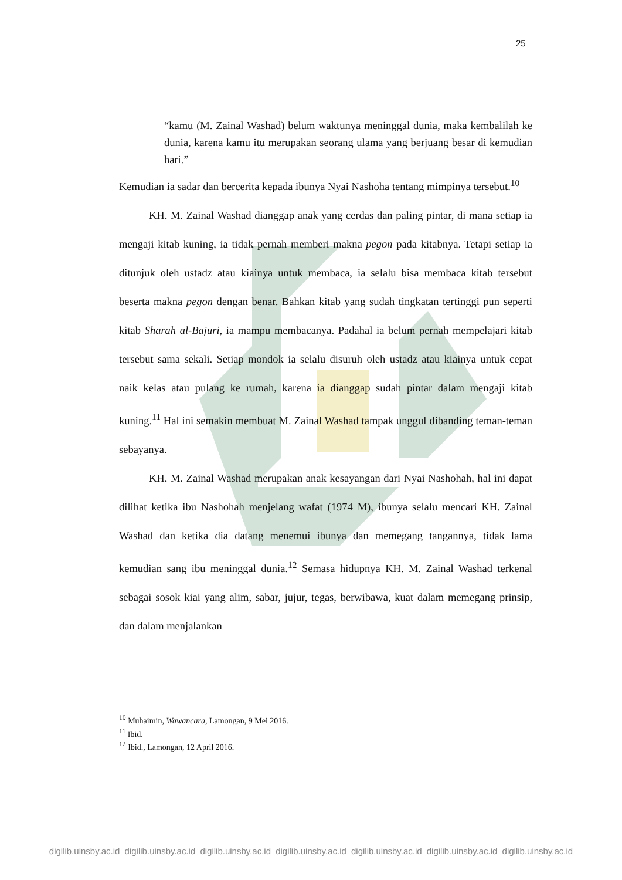25
“kamu (M. Zainal Washad) belum waktunya meninggal dunia, maka kembalilah ke dunia, karena kamu itu merupakan seorang ulama yang berjuang besar di kemudian hari.”
Kemudian ia sadar dan bercerita kepada ibunya Nyai Nashoha tentang mimpinya tersebut.<sup>10</sup>
KH. M. Zainal Washad dianggap anak yang cerdas dan paling pintar, di mana setiap ia mengaji kitab kuning, ia tidak pernah memberi makna pegon pada kitabnya. Tetapi setiap ia ditunjuk oleh ustadz atau kiainya untuk membaca, ia selalu bisa membaca kitab tersebut beserta makna pegon dengan benar. Bahkan kitab yang sudah tingkatan tertinggi pun seperti kitab Sharah al-Bajuri, ia mampu membacanya. Padahal ia belum pernah mempelajari kitab tersebut sama sekali. Setiap mondok ia selalu disuruh oleh ustadz atau kiainya untuk cepat naik kelas atau pulang ke rumah, karena ia dianggap sudah pintar dalam mengaji kitab kuning.<sup>11</sup> Hal ini semakin membuat M. Zainal Washad tampak unggul dibanding teman-teman sebayanya.
KH. M. Zainal Washad merupakan anak kesayangan dari Nyai Nashohah, hal ini dapat dilihat ketika ibu Nashohah menjelang wafat (1974 M), ibunya selalu mencari KH. Zainal Washad dan ketika dia datang menemui ibunya dan memegang tangannya, tidak lama kemudian sang ibu meninggal dunia.<sup>12</sup> Semasa hidupnya KH. M. Zainal Washad terkenal sebagai sosok kiai yang alim, sabar, jujur, tegas, berwibawa, kuat dalam memegang prinsip, dan dalam menjalankan
<sup>10</sup> Muhaimin, Wawancara, Lamongan, 9 Mei 2016.
<sup>11</sup> Ibid.
<sup>12</sup> Ibid., Lamongan, 12 April 2016.
digilib.uinsby.ac.id digilib.uinsby.ac.id digilib.uinsby.ac.id digilib.uinsby.ac.id digilib.uinsby.ac.id digilib.uinsby.ac.id digilib.uinsby.ac.id